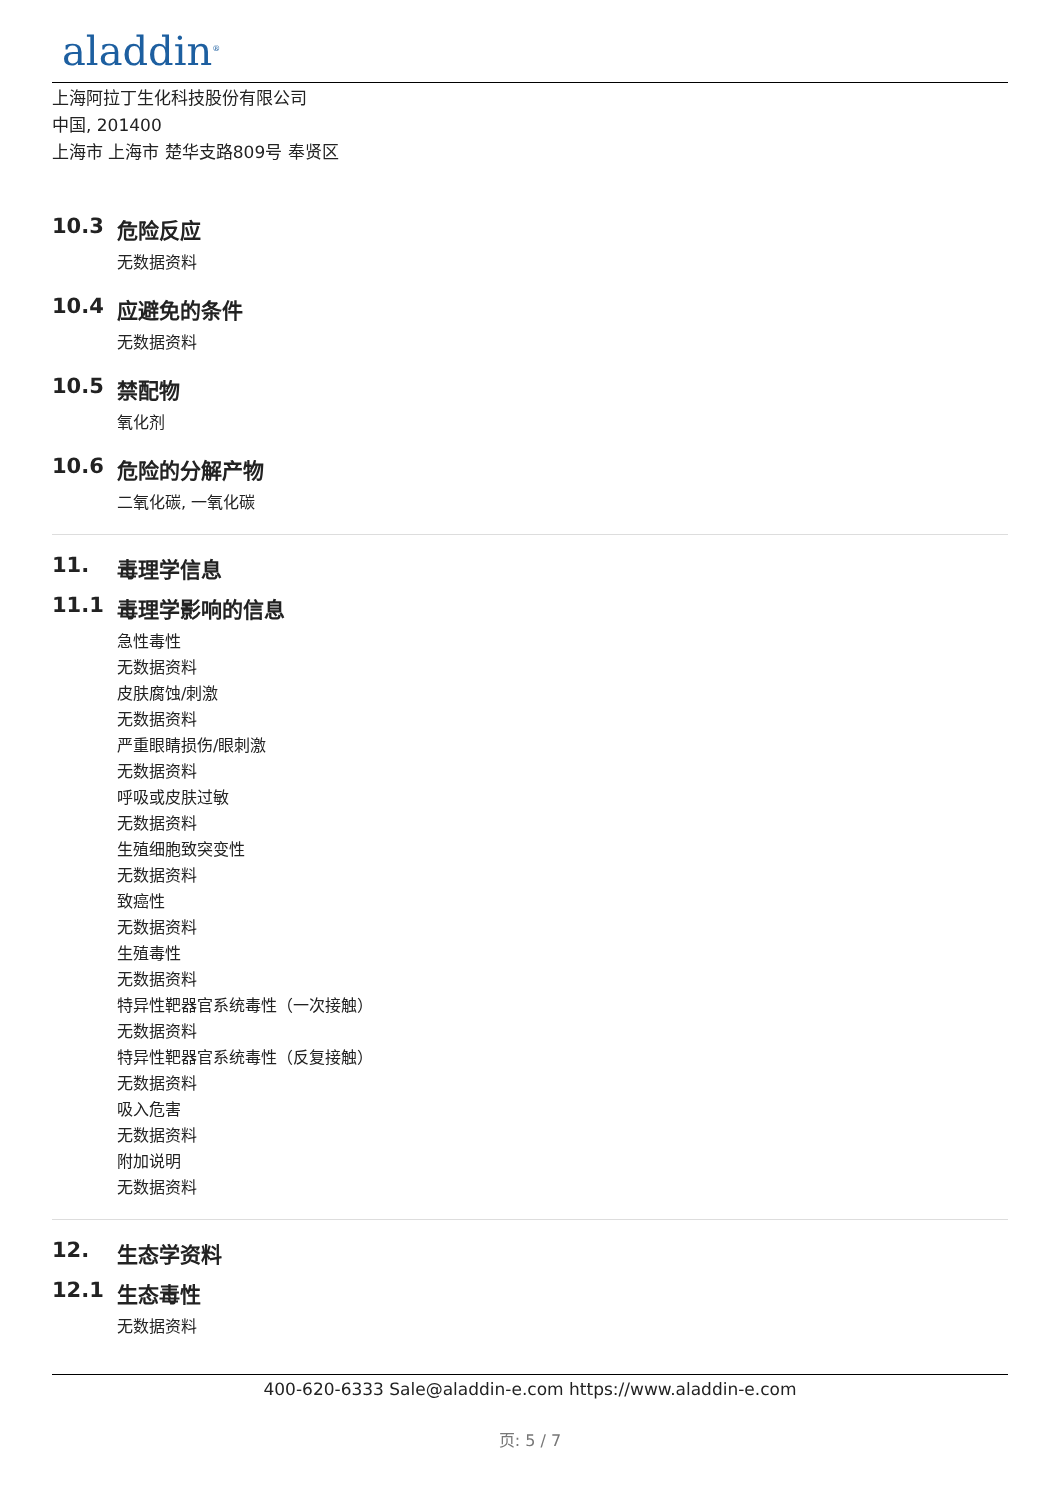aladdin<sup>®</sup>
上海阿拉丁生化科技股份有限公司
中国, 201400
上海市 上海市 楚华支路809号 奉贤区
10.3 危险反应
无数据资料
10.4 应避免的条件
无数据资料
10.5 禁配物
氧化剂
10.6 危险的分解产物
二氧化碳, 一氧化碳
11. 毒理学信息
11.1 毒理学影响的信息
急性毒性
无数据资料
皮肤腐蚀/刺激
无数据资料
严重眼睛损伤/眼刺激
无数据资料
呼吸或皮肤过敏
无数据资料
生殖细胞致突变性
无数据资料
致癌性
无数据资料
生殖毒性
无数据资料
特异性靶器官系统毒性（一次接触）
无数据资料
特异性靶器官系统毒性（反复接触）
无数据资料
吸入危害
无数据资料
附加说明
无数据资料
12. 生态学资料
12.1 生态毒性
无数据资料
400-620-6333 Sale@aladdin-e.com https://www.aladdin-e.com
页: 5 / 7